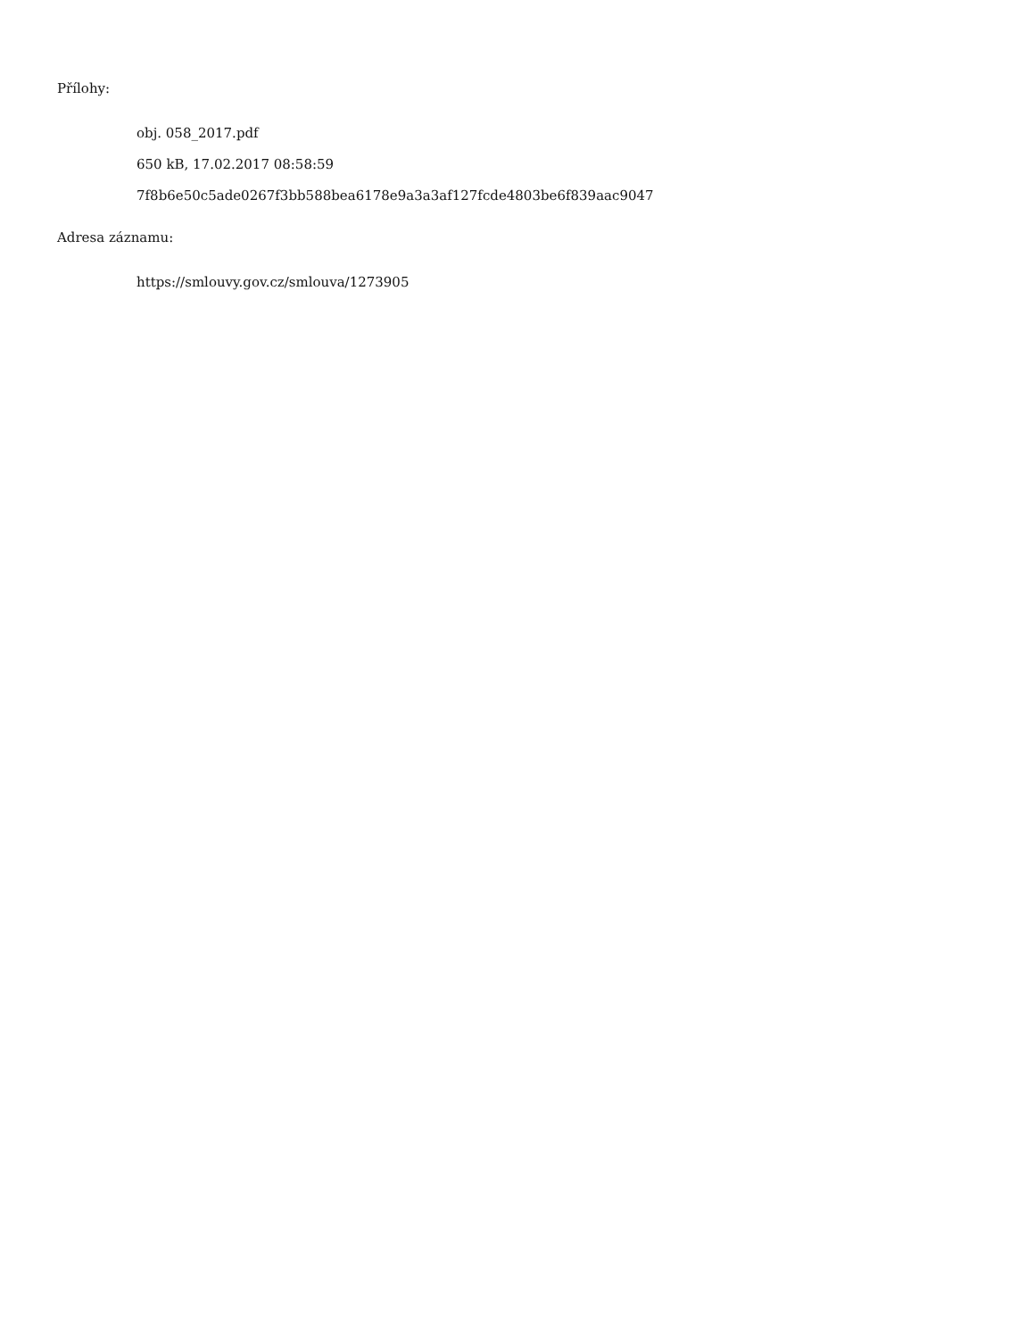Přílohy:
obj. 058_2017.pdf
650 kB, 17.02.2017 08:58:59
7f8b6e50c5ade0267f3bb588bea6178e9a3a3af127fcde4803be6f839aac9047
Adresa záznamu:
https://smlouvy.gov.cz/smlouva/1273905